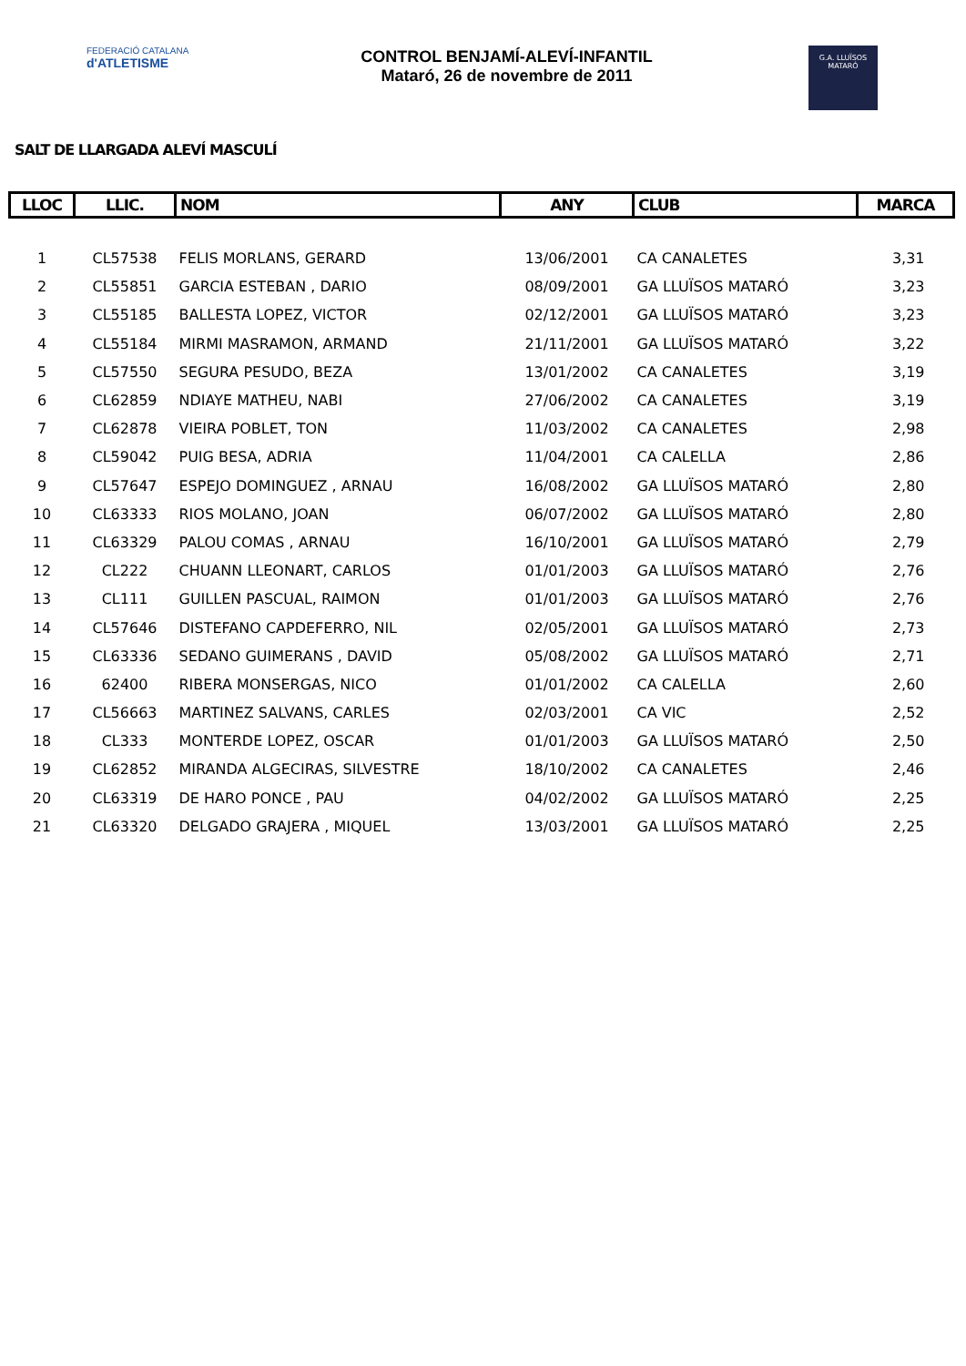FEDERACIÓ CATALANA
d'ATLETISME
CONTROL BENJAMÍ-ALEVÍ-INFANTIL
Mataró, 26 de novembre de 2011
G.A. LLUÏSOS
MATARÓ
SALT DE LLARGADA ALEVÍ MASCULÍ
| LLOC | LLIC. | NOM | ANY | CLUB | MARCA |
| --- | --- | --- | --- | --- | --- |
| 1 | CL57538 | FELIS MORLANS, GERARD | 13/06/2001 | CA CANALETES | 3,31 |
| 2 | CL55851 | GARCIA ESTEBAN , DARIO | 08/09/2001 | GA LLUÏSOS MATARÓ | 3,23 |
| 3 | CL55185 | BALLESTA LOPEZ, VICTOR | 02/12/2001 | GA LLUÏSOS MATARÓ | 3,23 |
| 4 | CL55184 | MIRMI MASRAMON, ARMAND | 21/11/2001 | GA LLUÏSOS MATARÓ | 3,22 |
| 5 | CL57550 | SEGURA PESUDO, BEZA | 13/01/2002 | CA CANALETES | 3,19 |
| 6 | CL62859 | NDIAYE MATHEU, NABI | 27/06/2002 | CA CANALETES | 3,19 |
| 7 | CL62878 | VIEIRA POBLET, TON | 11/03/2002 | CA CANALETES | 2,98 |
| 8 | CL59042 | PUIG BESA, ADRIA | 11/04/2001 | CA CALELLA | 2,86 |
| 9 | CL57647 | ESPEJO DOMINGUEZ , ARNAU | 16/08/2002 | GA LLUÏSOS MATARÓ | 2,80 |
| 10 | CL63333 | RIOS MOLANO, JOAN | 06/07/2002 | GA LLUÏSOS MATARÓ | 2,80 |
| 11 | CL63329 | PALOU COMAS , ARNAU | 16/10/2001 | GA LLUÏSOS MATARÓ | 2,79 |
| 12 | CL222 | CHUANN LLEONART, CARLOS | 01/01/2003 | GA LLUÏSOS MATARÓ | 2,76 |
| 13 | CL111 | GUILLEN PASCUAL, RAIMON | 01/01/2003 | GA LLUÏSOS MATARÓ | 2,76 |
| 14 | CL57646 | DISTEFANO CAPDEFERRO, NIL | 02/05/2001 | GA LLUÏSOS MATARÓ | 2,73 |
| 15 | CL63336 | SEDANO GUIMERANS , DAVID | 05/08/2002 | GA LLUÏSOS MATARÓ | 2,71 |
| 16 | 62400 | RIBERA MONSERGAS, NICO | 01/01/2002 | CA CALELLA | 2,60 |
| 17 | CL56663 | MARTINEZ SALVANS, CARLES | 02/03/2001 | CA VIC | 2,52 |
| 18 | CL333 | MONTERDE LOPEZ, OSCAR | 01/01/2003 | GA LLUÏSOS MATARÓ | 2,50 |
| 19 | CL62852 | MIRANDA ALGECIRAS, SILVESTRE | 18/10/2002 | CA CANALETES | 2,46 |
| 20 | CL63319 | DE HARO PONCE , PAU | 04/02/2002 | GA LLUÏSOS MATARÓ | 2,25 |
| 21 | CL63320 | DELGADO GRAJERA , MIQUEL | 13/03/2001 | GA LLUÏSOS MATARÓ | 2,25 |